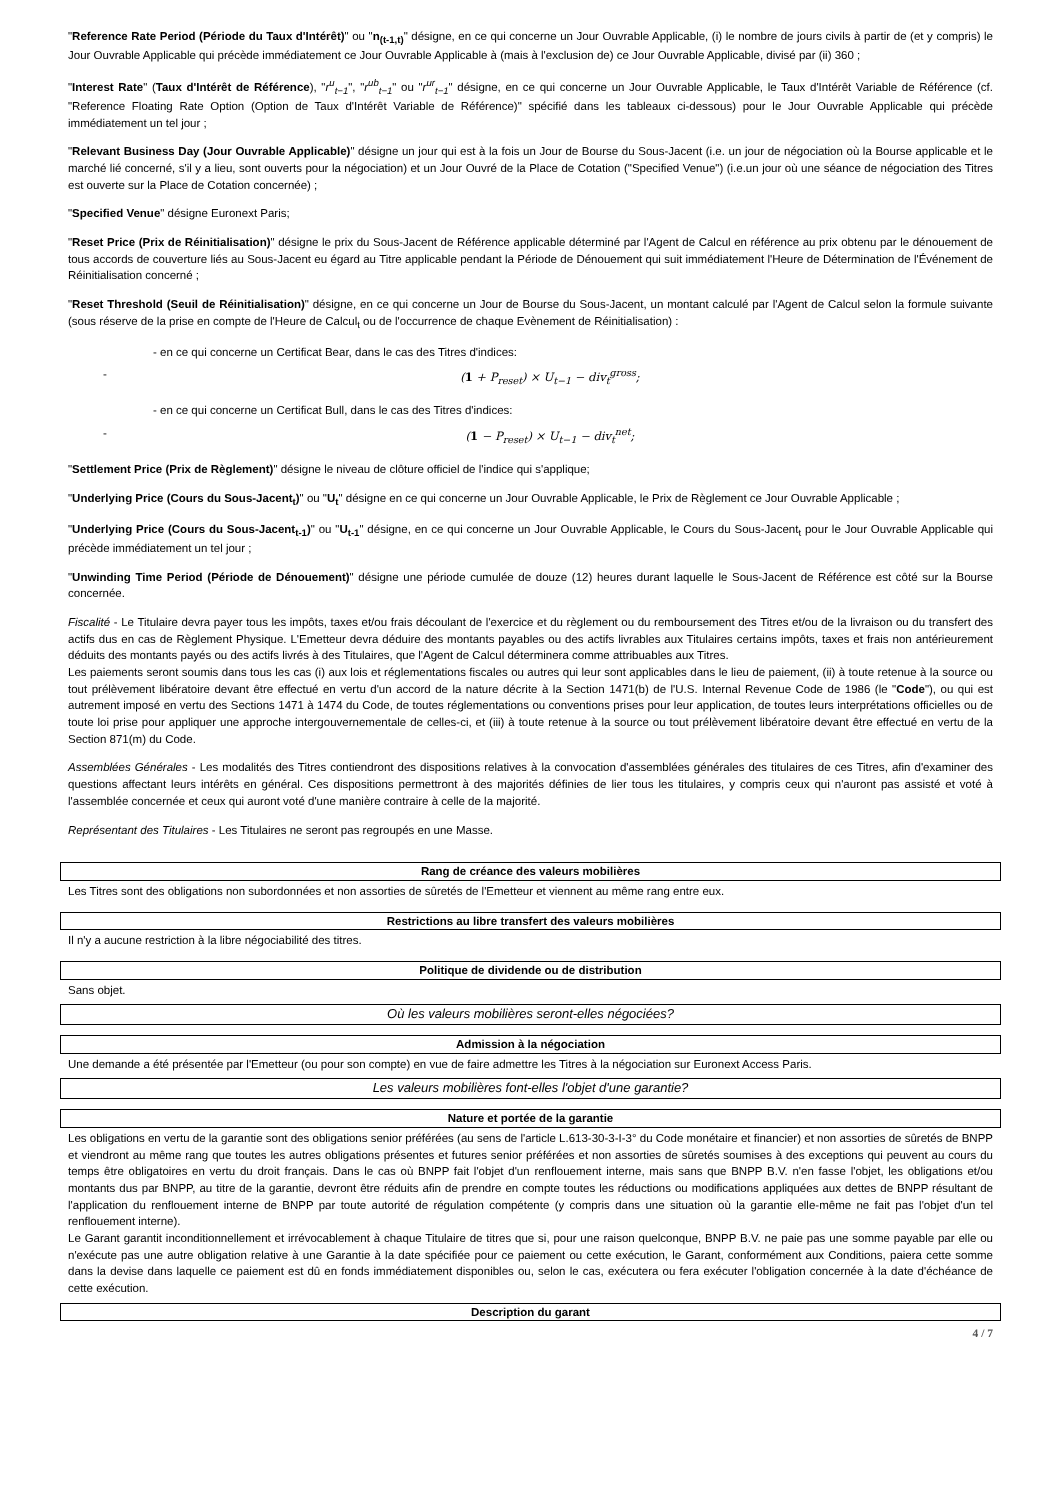"Reference Rate Period (Période du Taux d'Intérêt)" ou "n<sub>(t-1,t)</sub>" désigne, en ce qui concerne un Jour Ouvrable Applicable, (i) le nombre de jours civils à partir de (et y compris) le Jour Ouvrable Applicable qui précède immédiatement ce Jour Ouvrable Applicable à (mais à l'exclusion de) ce Jour Ouvrable Applicable, divisé par (ii) 360 ;
"Interest Rate" (Taux d'Intérêt de Référence), "r<sup>u</sup><sub>t−1</sub>", "r<sup>ub</sup><sub>t−1</sub>" ou "r<sup>ur</sup><sub>t−1</sub>" désigne, en ce qui concerne un Jour Ouvrable Applicable, le Taux d'Intérêt Variable de Référence (cf. "Reference Floating Rate Option (Option de Taux d'Intérêt Variable de Référence)" spécifié dans les tableaux ci-dessous) pour le Jour Ouvrable Applicable qui précède immédiatement un tel jour ;
"Relevant Business Day (Jour Ouvrable Applicable)" désigne un jour qui est à la fois un Jour de Bourse du Sous-Jacent (i.e. un jour de négociation où la Bourse applicable et le marché lié concerné, s'il y a lieu, sont ouverts pour la négociation) et un Jour Ouvré de la Place de Cotation ("Specified Venue") (i.e.un jour où une séance de négociation des Titres est ouverte sur la Place de Cotation concernée) ;
"Specified Venue" désigne Euronext Paris;
"Reset Price (Prix de Réinitialisation)" désigne le prix du Sous-Jacent de Référence applicable déterminé par l'Agent de Calcul en référence au prix obtenu par le dénouement de tous accords de couverture liés au Sous-Jacent eu égard au Titre applicable pendant la Période de Dénouement qui suit immédiatement l'Heure de Détermination de l'Événement de Réinitialisation concerné ;
"Reset Threshold (Seuil de Réinitialisation)" désigne, en ce qui concerne un Jour de Bourse du Sous-Jacent, un montant calculé par l'Agent de Calcul selon la formule suivante (sous réserve de la prise en compte de l'Heure de Calcul<sub>t</sub> ou de l'occurrence de chaque Evènement de Réinitialisation) :
- en ce qui concerne un Certificat Bear, dans le cas des Titres d'indices:
- (1 + P<sub>reset</sub>) × U<sub>t−1</sub> − div<sub>t</sub><sup>gross</sup>;
- en ce qui concerne un Certificat Bull, dans le cas des Titres d'indices:
- (1 − P<sub>reset</sub>) × U<sub>t−1</sub> − div<sub>t</sub><sup>net</sup>;
"Settlement Price (Prix de Règlement)" désigne le niveau de clôture officiel de l'indice qui s'applique;
"Underlying Price (Cours du Sous-Jacent<sub>t</sub>)" ou "U<sub>t</sub>" désigne en ce qui concerne un Jour Ouvrable Applicable, le Prix de Règlement ce Jour Ouvrable Applicable ;
"Underlying Price (Cours du Sous-Jacent<sub>t-1</sub>)" ou "U<sub>t-1</sub>" désigne, en ce qui concerne un Jour Ouvrable Applicable, le Cours du Sous-Jacent<sub>t</sub> pour le Jour Ouvrable Applicable qui précède immédiatement un tel jour ;
"Unwinding Time Period (Période de Dénouement)" désigne une période cumulée de douze (12) heures durant laquelle le Sous-Jacent de Référence est côté sur la Bourse concernée.
Fiscalité - Le Titulaire devra payer tous les impôts, taxes et/ou frais découlant de l'exercice et du règlement ou du remboursement des Titres et/ou de la livraison ou du transfert des actifs dus en cas de Règlement Physique. L'Emetteur devra déduire des montants payables ou des actifs livrables aux Titulaires certains impôts, taxes et frais non antérieurement déduits des montants payés ou des actifs livrés à des Titulaires, que l'Agent de Calcul déterminera comme attribuables aux Titres.
Les paiements seront soumis dans tous les cas (i) aux lois et réglementations fiscales ou autres qui leur sont applicables dans le lieu de paiement, (ii) à toute retenue à la source ou tout prélèvement libératoire devant être effectué en vertu d'un accord de la nature décrite à la Section 1471(b) de l'U.S. Internal Revenue Code de 1986 (le "Code"), ou qui est autrement imposé en vertu des Sections 1471 à 1474 du Code, de toutes réglementations ou conventions prises pour leur application, de toutes leurs interprétations officielles ou de toute loi prise pour appliquer une approche intergouvernementale de celles-ci, et (iii) à toute retenue à la source ou tout prélèvement libératoire devant être effectué en vertu de la Section 871(m) du Code.
Assemblées Générales - Les modalités des Titres contiendront des dispositions relatives à la convocation d'assemblées générales des titulaires de ces Titres, afin d'examiner des questions affectant leurs intérêts en général. Ces dispositions permettront à des majorités définies de lier tous les titulaires, y compris ceux qui n'auront pas assisté et voté à l'assemblée concernée et ceux qui auront voté d'une manière contraire à celle de la majorité.
Représentant des Titulaires - Les Titulaires ne seront pas regroupés en une Masse.
Rang de créance des valeurs mobilières
Les Titres sont des obligations non subordonnées et non assorties de sûretés de l'Emetteur et viennent au même rang entre eux.
Restrictions au libre transfert des valeurs mobilières
Il n'y a aucune restriction à la libre négociabilité des titres.
Politique de dividende ou de distribution
Sans objet.
Où les valeurs mobilières seront-elles négociées?
Admission à la négociation
Une demande a été présentée par l'Emetteur (ou pour son compte) en vue de faire admettre les Titres à la négociation sur Euronext Access Paris.
Les valeurs mobilières font-elles l'objet d'une garantie?
Nature et portée de la garantie
Les obligations en vertu de la garantie sont des obligations senior préférées (au sens de l'article L.613-30-3-I-3° du Code monétaire et financier) et non assorties de sûretés de BNPP et viendront au même rang que toutes les autres obligations présentes et futures senior préférées et non assorties de sûretés soumises à des exceptions qui peuvent au cours du temps être obligatoires en vertu du droit français. Dans le cas où BNPP fait l'objet d'un renflouement interne, mais sans que BNPP B.V. n'en fasse l'objet, les obligations et/ou montants dus par BNPP, au titre de la garantie, devront être réduits afin de prendre en compte toutes les réductions ou modifications appliquées aux dettes de BNPP résultant de l'application du renflouement interne de BNPP par toute autorité de régulation compétente (y compris dans une situation où la garantie elle-même ne fait pas l'objet d'un tel renflouement interne).
Le Garant garantit inconditionnellement et irrévocablement à chaque Titulaire de titres que si, pour une raison quelconque, BNPP B.V. ne paie pas une somme payable par elle ou n'exécute pas une autre obligation relative à une Garantie à la date spécifiée pour ce paiement ou cette exécution, le Garant, conformément aux Conditions, paiera cette somme dans la devise dans laquelle ce paiement est dû en fonds immédiatement disponibles ou, selon le cas, exécutera ou fera exécuter l'obligation concernée à la date d'échéance de cette exécution.
Description du garant
4 / 7